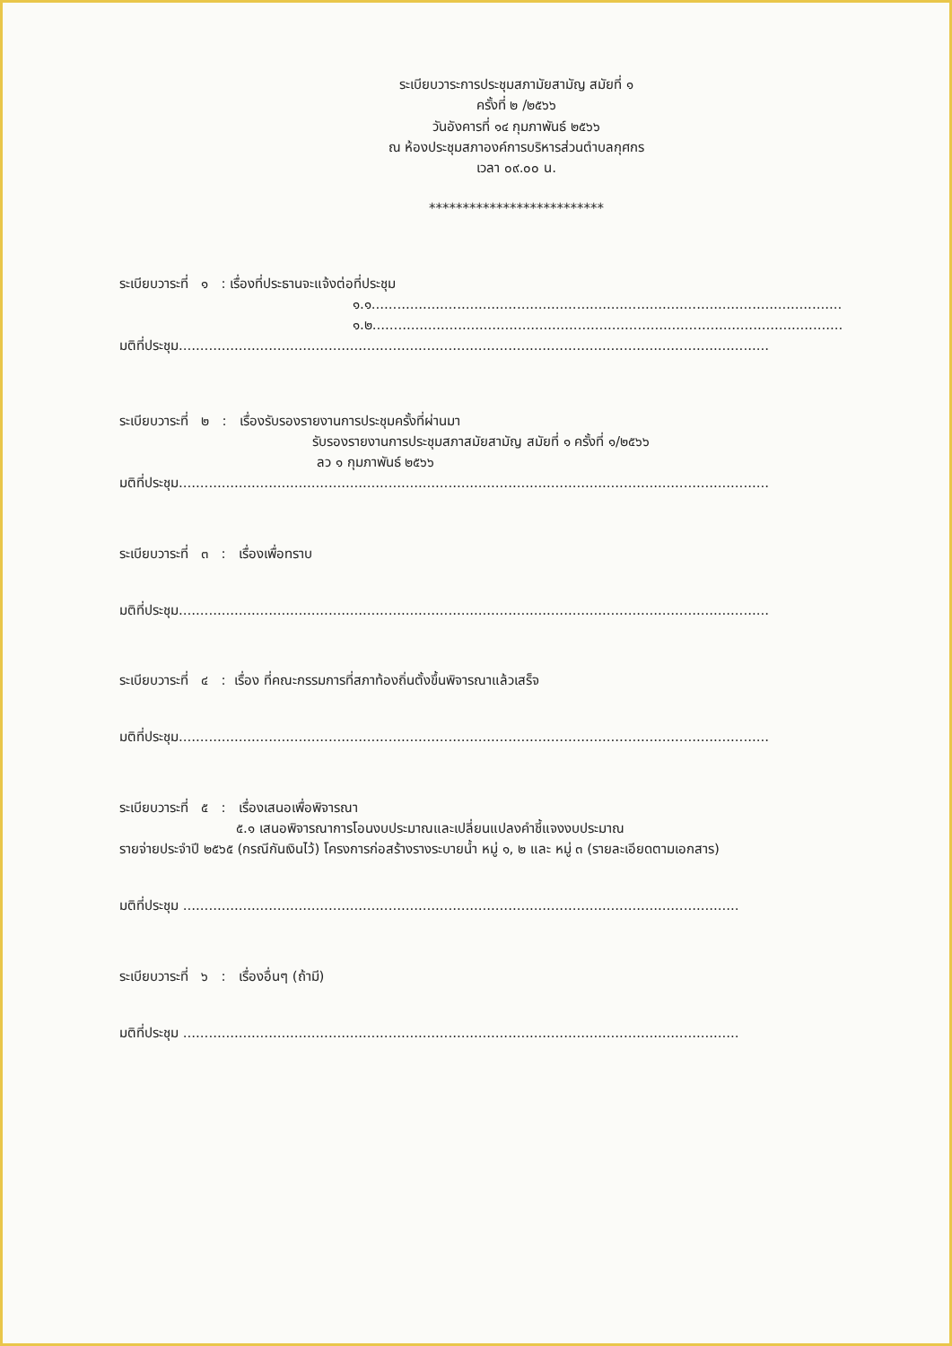ระเบียบวาระการประชุมสภามัยสามัญ สมัยที่ ๑
ครั้งที่ ๒ /๒๕๖๖
วันอังคารที่ ๑๔ กุมภาพันธ์ ๒๕๖๖
ณ ห้องประชุมสภาองค์การบริหารส่วนตำบลกุศกร
เวลา ๐๙.๐๐ น.
**************************
ระเบียบวาระที่ ๑ : เรื่องที่ประธานจะแจ้งต่อที่ประชุม
๑.๑...............................................................................................................
๑.๒...............................................................................................................
มติที่ประชุม..........................................................................................................................................
ระเบียบวาระที่ ๒ : เรื่องรับรองรายงานการประชุมครั้งที่ผ่านมา
รับรองรายงานการประชุมสภาสมัยสามัญ สมัยที่ ๑ ครั้งที่ ๑/๒๕๖๖
ลว ๑ กุมภาพันธ์ ๒๕๖๖
มติที่ประชุม..........................................................................................................................................
ระเบียบวาระที่ ๓ : เรื่องเพื่อทราบ
มติที่ประชุม..........................................................................................................................................
ระเบียบวาระที่ ๔ : เรื่อง ที่คณะกรรมการที่สภาท้องถิ่นตั้งขึ้นพิจารณาแล้วเสร็จ
มติที่ประชุม..........................................................................................................................................
ระเบียบวาระที่ ๕ : เรื่องเสนอเพื่อพิจารณา
๕.๑ เสนอพิจารณาการโอนงบประมาณและเปลี่ยนแปลงคำชี้แจงงบประมาณ
รายจ่ายประจำปี ๒๕๖๕ (กรณีกันเงินไว้) โครงการก่อสร้างรางระบายน้ำ หมู่ ๑, ๒ และ หมู่ ๓ (รายละเอียดตามเอกสาร)
มติที่ประชุม ..................................................................................................................................
ระเบียบวาระที่ ๖ : เรื่องอื่นๆ (ถ้ามี)
มติที่ประชุม ..................................................................................................................................